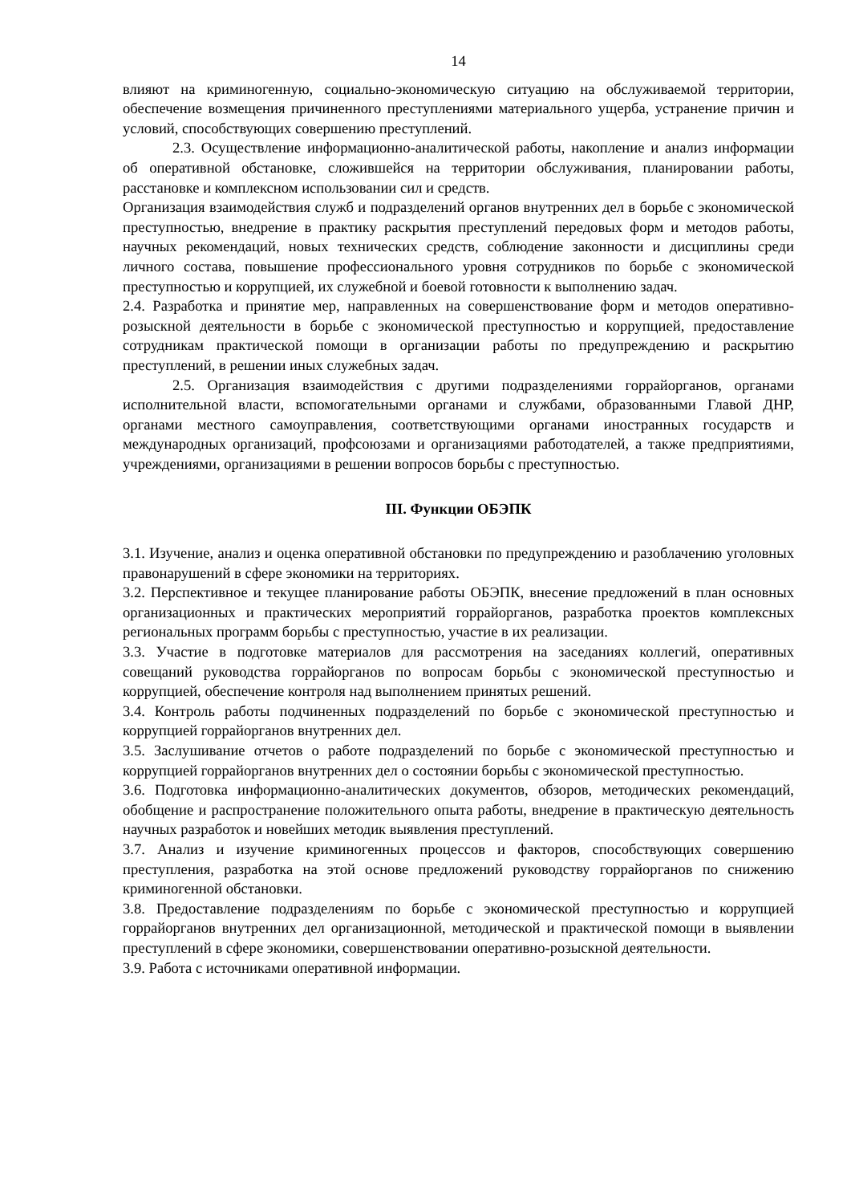14
влияют на криминогенную, социально-экономическую ситуацию на обслуживаемой территории, обеспечение возмещения причиненного преступлениями материального ущерба, устранение причин и условий, способствующих совершению преступлений.
2.3. Осуществление информационно-аналитической работы, накопление и анализ информации об оперативной обстановке, сложившейся на территории обслуживания, планировании работы, расстановке и комплексном использовании сил и средств.
Организация взаимодействия служб и подразделений органов внутренних дел в борьбе с экономической преступностью, внедрение в практику раскрытия преступлений передовых форм и методов работы, научных рекомендаций, новых технических средств, соблюдение законности и дисциплины среди личного состава, повышение профессионального уровня сотрудников по борьбе с экономической преступностью и коррупцией, их служебной и боевой готовности к выполнению задач.
2.4. Разработка и принятие мер, направленных на совершенствование форм и методов оперативно-розыскной деятельности в борьбе с экономической преступностью и коррупцией, предоставление сотрудникам практической помощи в организации работы по предупреждению и раскрытию преступлений, в решении иных служебных задач.
2.5. Организация взаимодействия с другими подразделениями горрайорганов, органами исполнительной власти, вспомогательными органами и службами, образованными Главой ДНР, органами местного самоуправления, соответствующими органами иностранных государств и международных организаций, профсоюзами и организациями работодателей, а также предприятиями, учреждениями, организациями в решении вопросов борьбы с преступностью.
III. Функции ОБЭПК
3.1. Изучение, анализ и оценка оперативной обстановки по предупреждению и разоблачению уголовных правонарушений в сфере экономики на территориях.
3.2. Перспективное и текущее планирование работы ОБЭПК, внесение предложений в план основных организационных и практических мероприятий горрайорганов, разработка проектов комплексных региональных программ борьбы с преступностью, участие в их реализации.
3.3. Участие в подготовке материалов для рассмотрения на заседаниях коллегий, оперативных совещаний руководства горрайорганов по вопросам борьбы с экономической преступностью и коррупцией, обеспечение контроля над выполнением принятых решений.
3.4. Контроль работы подчиненных подразделений по борьбе с экономической преступностью и коррупцией горрайорганов внутренних дел.
3.5. Заслушивание отчетов о работе подразделений по борьбе с экономической преступностью и коррупцией горрайорганов внутренних дел о состоянии борьбы с экономической преступностью.
3.6. Подготовка информационно-аналитических документов, обзоров, методических рекомендаций, обобщение и распространение положительного опыта работы, внедрение в практическую деятельность научных разработок и новейших методик выявления преступлений.
3.7. Анализ и изучение криминогенных процессов и факторов, способствующих совершению преступления, разработка на этой основе предложений руководству горрайорганов по снижению криминогенной обстановки.
3.8. Предоставление подразделениям по борьбе с экономической преступностью и коррупцией горрайорганов внутренних дел организационной, методической и практической помощи в выявлении преступлений в сфере экономики, совершенствовании оперативно-розыскной деятельности.
3.9. Работа с источниками оперативной информации.